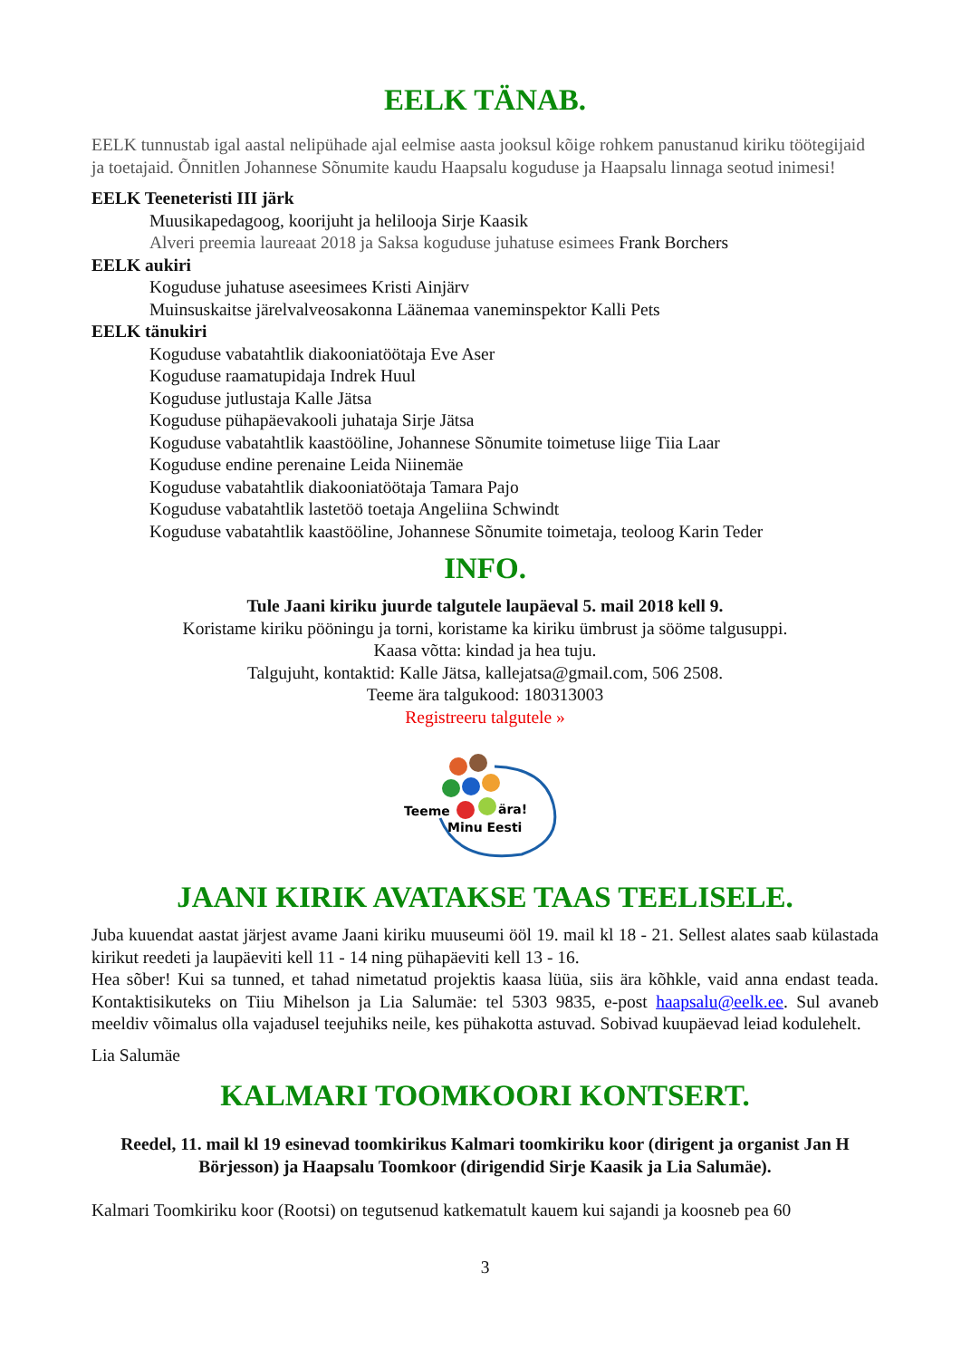EELK TÄNAB.
EELK tunnustab igal aastal nelipühade ajal eelmise aasta jooksul kõige rohkem panustanud kiriku töötegijaid ja toetajaid. Õnnitlen Johannese Sõnumite kaudu Haapsalu koguduse ja Haapsalu linnaga seotud inimesi!
EELK Teeneteristi III järk
Muusikapedagoog, koorijuht ja helilooja Sirje Kaasik
Alveri preemia laureaat 2018 ja Saksa koguduse juhatuse esimees Frank Borchers
EELK aukiri
Koguduse juhatuse aseesimees Kristi Ainjärv
Muinsuskaitse järelvalveosakonna Läänemaa vaneminspektor Kalli Pets
EELK tänukiri
Koguduse vabatahtlik diakooniatöötaja Eve Aser
Koguduse raamatupidaja Indrek Huul
Koguduse jutlustaja Kalle Jätsa
Koguduse pühapäevakooli juhataja Sirje Jätsa
Koguduse vabatahtlik kaastööline, Johannese Sõnumite toimetuse liige Tiia Laar
Koguduse endine perenaine Leida Niinemäe
Koguduse vabatahtlik diakooniatöötaja Tamara Pajo
Koguduse vabatahtlik lastetöö toetaja Angeliina Schwindt
Koguduse vabatahtlik kaastööline, Johannese Sõnumite toimetaja, teoloog Karin Teder
INFO.
Tule Jaani kiriku juurde talgutele laupäeval 5. mail 2018 kell 9.
Koristame kiriku pööningu ja torni, koristame ka kiriku ümbrust ja sööme talgusuppi.
Kaasa võtta: kindad ja hea tuju.
Talgujuht, kontaktid: Kalle Jätsa, kallejatsa@gmail.com, 506 2508.
Teeme ära talgukood: 180313003
Registreeru talgutele »
Teeme
ära!
Minu Eesti
JAANI KIRIK AVATAKSE TAAS TEELISELE.
Juba kuuendat aastat järjest avame Jaani kiriku muuseumi ööl 19. mail kl 18 - 21. Sellest alates saab külastada kirikut reedeti ja laupäeviti kell 11 - 14 ning pühapäeviti kell 13 - 16.
Hea sõber! Kui sa tunned, et tahad nimetatud projektis kaasa lüüa, siis ära kõhkle, vaid anna endast teada. Kontaktisikuteks on Tiiu Mihelson ja Lia Salumäe: tel 5303 9835, e-post haapsalu@eelk.ee. Sul avaneb meeldiv võimalus olla vajadusel teejuhiks neile, kes pühakotta astuvad. Sobivad kuupäevad leiad kodulehelt.
Lia Salumäe
KALMARI TOOMKOORI KONTSERT.
Reedel, 11. mail kl 19 esinevad toomkirikus Kalmari toomkiriku koor (dirigent ja organist Jan H Börjesson) ja Haapsalu Toomkoor (dirigendid Sirje Kaasik ja Lia Salumäe).
Kalmari Toomkiriku koor (Rootsi) on tegutsenud katkematult kauem kui sajandi ja koosneb pea 60
3